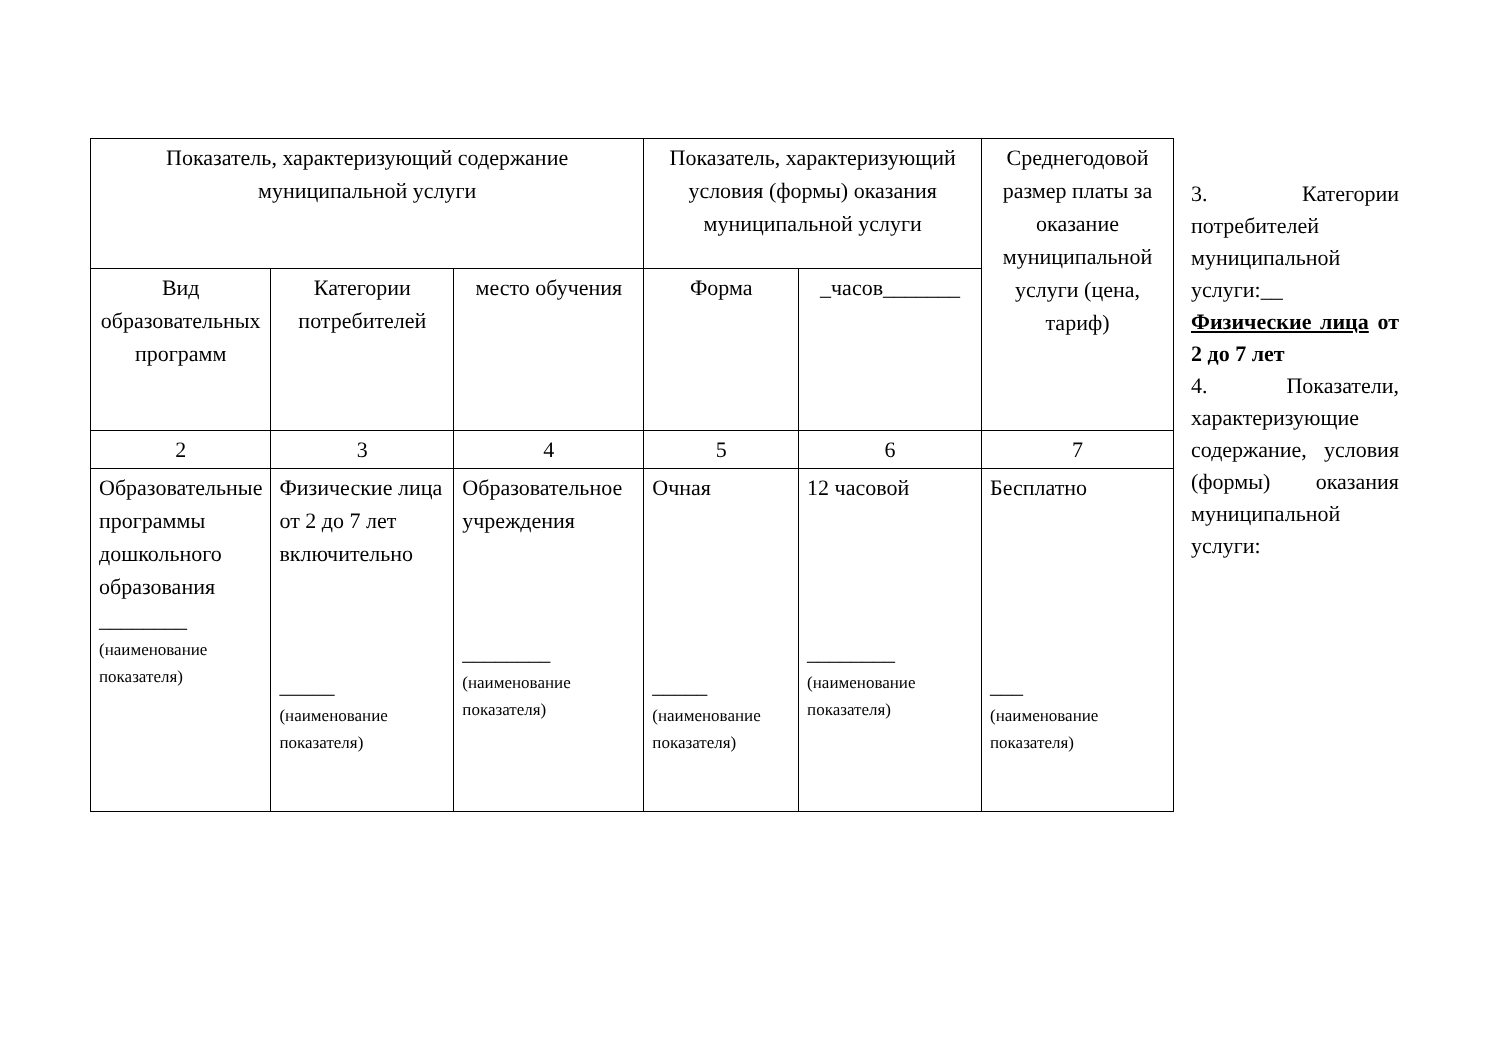| Показатель, характеризующий содержание муниципальной услуги | | | Показатель, характеризующий условия (формы) оказания муниципальной услуги | | Среднегодовой размер платы за оказание муниципальной услуги (цена, тариф) |
| --- | --- | --- | --- | --- | --- |
| Вид образовательных программ | Категории потребителей | место обучения | Форма | _часов_______ | |
| 2 | 3 | 4 | 5 | 6 | 7 |
| Образовательные программы дошкольного образования ________ (наименование показателя) | Физические лица от 2 до 7 лет включительно _____ (наименование показателя) | Образовательное учреждения ________ (наименование показателя) | Очная _____ (наименование показателя) | 12 часовой ________ (наименование показателя) | Бесплатно ___ (наименование показателя) |
3. Категории потребителей муниципальной услуги:__ Физические лица от 2 до 7 лет
4. Показатели, характеризующие содержание, условия (формы) оказания муниципальной услуги: